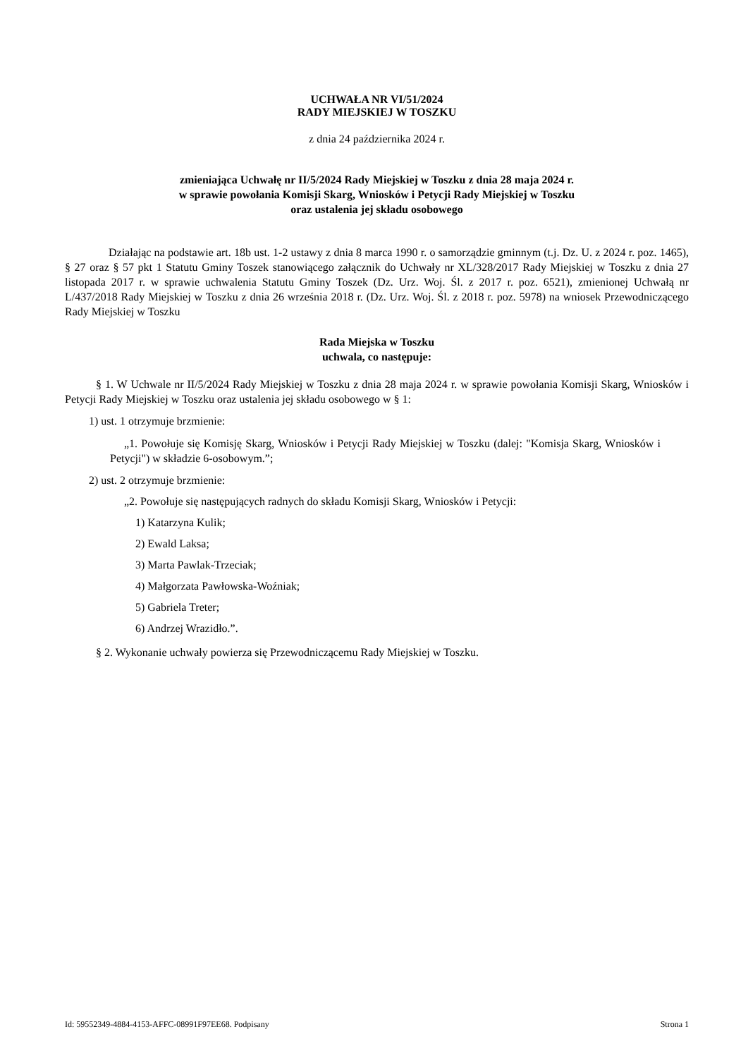UCHWAŁA NR VI/51/2024
RADY MIEJSKIEJ W TOSZKU
z dnia 24 października 2024 r.
zmieniająca Uchwałę nr II/5/2024 Rady Miejskiej w Toszku z dnia 28 maja 2024 r.
w sprawie powołania Komisji Skarg, Wniosków i Petycji Rady Miejskiej w Toszku
oraz ustalenia jej składu osobowego
Działając na podstawie art. 18b ust. 1-2 ustawy z dnia 8 marca 1990 r. o samorządzie gminnym (t.j. Dz. U. z 2024 r. poz. 1465), § 27 oraz § 57 pkt 1 Statutu Gminy Toszek stanowiącego załącznik do Uchwały nr XL/328/2017 Rady Miejskiej w Toszku z dnia 27 listopada 2017 r. w sprawie uchwalenia Statutu Gminy Toszek (Dz. Urz. Woj. Śl. z 2017 r. poz. 6521), zmienionej Uchwałą nr L/437/2018 Rady Miejskiej w Toszku z dnia 26 września 2018 r. (Dz. Urz. Woj. Śl. z 2018 r. poz. 5978) na wniosek Przewodniczącego Rady Miejskiej w Toszku
Rada Miejska w Toszku
uchwala, co następuje:
§ 1. W Uchwale nr II/5/2024 Rady Miejskiej w Toszku z dnia 28 maja 2024 r. w sprawie powołania Komisji Skarg, Wniosków i Petycji Rady Miejskiej w Toszku oraz ustalenia jej składu osobowego w § 1:
1) ust. 1 otrzymuje brzmienie:
„1. Powołuje się Komisję Skarg, Wniosków i Petycji Rady Miejskiej w Toszku (dalej: "Komisja Skarg, Wniosków i Petycji") w składzie 6-osobowym.”;
2) ust. 2 otrzymuje brzmienie:
„2. Powołuje się następujących radnych do składu Komisji Skarg, Wniosków i Petycji:
1) Katarzyna Kulik;
2) Ewald Laksa;
3) Marta Pawlak-Trzeciak;
4) Małgorzata Pawłowska-Woźniak;
5) Gabriela Treter;
6) Andrzej Wrazidło.”.
§ 2. Wykonanie uchwały powierza się Przewodniczącemu Rady Miejskiej w Toszku.
Id: 59552349-4884-4153-AFFC-08991F97EE68. Podpisany Strona 1